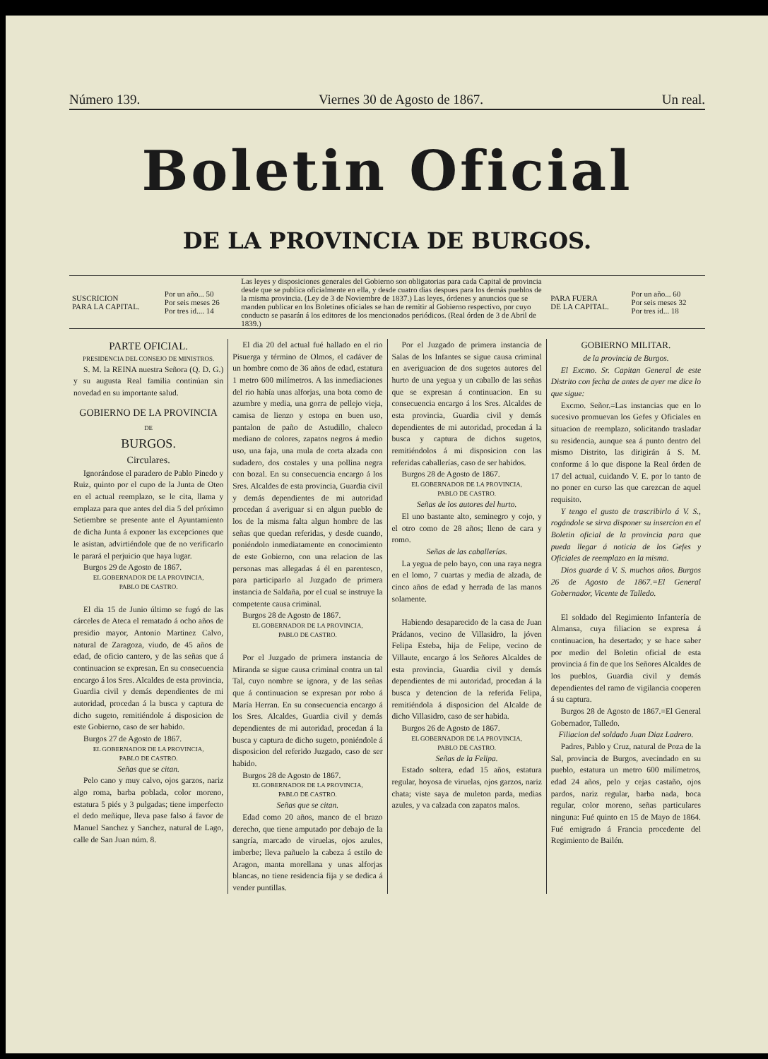Número 139. Viernes 30 de Agosto de 1867. Un real.
Boletin Oficial
DE LA PROVINCIA DE BURGOS.
| SUSCRICION PARA LA CAPITAL. | Por un año... 50 Por seis meses 26 Por tres id.... 14 | Las leyes y disposiciones generales del Gobierno son obligatorias para cada Capital de provincia desde que se publica oficialmente en ella, y desde cuatro dias despues para los demás pueblos de la misma provincia. (Ley de 3 de Noviembre de 1837.) Las leyes, órdenes y anuncios que se manden publicar en los Boletines oficiales se han de remitir al Gobierno respectivo, por cuyo conducto se pasarán á los editores de los mencionados periódicos. (Real órden de 3 de Abril de 1839.) | PARA FUERA DE LA CAPITAL. | Por un año... 60 Por seis meses 32 Por tres id... 18 |
PARTE OFICIAL.
PRESIDENCIA DEL CONSEJO DE MINISTROS.
S. M. la REINA nuestra Señora (Q. D. G.) y su augusta Real familia continúan sin novedad en su importante salud.
GOBIERNO DE LA PROVINCIA
DE
BURGOS.
Circulares.
Ignorándose el paradero de Pablo Pinedo y Ruiz, quinto por el cupo de la Junta de Oteo en el actual reemplazo, se le cita, llama y emplaza para que antes del dia 5 del próximo Setiembre se presente ante el Ayuntamiento de dicha Junta á exponer las excepciones que le asistan, advirtiéndole que de no verificarlo le parará el perjuicio que haya lugar.
Burgos 29 de Agosto de 1867.
EL GOBERNADOR DE LA PROVINCIA,
PABLO DE CASTRO.
El dia 15 de Junio último se fugó de las cárceles de Ateca el rematado á ocho años de presidio mayor, Antonio Martinez Calvo, natural de Zaragoza, viudo, de 45 años de edad, de oficio cantero, y de las señas que á continuacion se expresan. En su consecuencia encargo á los Sres. Alcaldes de esta provincia, Guardia civil y demás dependientes de mi autoridad, procedan á la busca y captura de dicho sugeto, remitiéndole á disposicion de este Gobierno, caso de ser habido.
Burgos 27 de Agosto de 1867.
EL GOBERNADOR DE LA PROVINCIA,
PABLO DE CASTRO.
Señas que se citan.
Pelo cano y muy calvo, ojos garzos, nariz algo roma, barba poblada, color moreno, estatura 5 piés y 3 pulgadas; tiene imperfecto el dedo meñique, lleva pase falso á favor de Manuel Sanchez y Sanchez, natural de Lago, calle de San Juan núm. 8.
El dia 20 del actual fué hallado en el rio Pisuerga y término de Olmos, el cadáver de un hombre como de 36 años de edad, estatura 1 metro 600 milímetros. A las inmediaciones del rio había unas alforjas, una bota como de azumbre y media, una gorra de pellejo vieja, camisa de lienzo y estopa en buen uso, pantalon de paño de Astudillo, chaleco mediano de colores, zapatos negros á medio uso, una faja, una mula de corta alzada con sudadero, dos costales y una pollina negra con bozal. En su consecuencia encargo á los Sres. Alcaldes de esta provincia, Guardia civil y demás dependientes de mi autoridad procedan á averiguar si en algun pueblo de los de la misma falta algun hombre de las señas que quedan referidas, y desde cuando, poniéndolo inmediatamente en conocimiento de este Gobierno, con una relacion de las personas mas allegadas á él en parentesco, para participarlo al Juzgado de primera instancia de Saldaña, por el cual se instruye la competente causa criminal.
Burgos 28 de Agosto de 1867.
EL GOBERNADOR DE LA PROVINCIA,
PABLO DE CASTRO.
Por el Juzgado de primera instancia de Miranda se sigue causa criminal contra un tal Tal, cuyo nombre se ignora, y de las señas que á continuacion se expresan por robo á María Herran. En su consecuencia encargo á los Sres. Alcaldes, Guardia civil y demás dependientes de mi autoridad, procedan á la busca y captura de dicho sugeto, poniéndole á disposicion del referido Juzgado, caso de ser habido.
Burgos 28 de Agosto de 1867.
EL GOBERNADOR DE LA PROVINCIA,
PABLO DE CASTRO.
Señas que se citan.
Edad como 20 años, manco de el brazo derecho, que tiene amputado por debajo de la sangría, marcado de viruelas, ojos azules, imberbe; lleva pañuelo la cabeza á estilo de Aragon, manta morellana y unas alforjas blancas, no tiene residencia fija y se dedica á vender puntillas.
Por el Juzgado de primera instancia de Salas de los Infantes se sigue causa criminal en averiguacion de dos sugetos autores del hurto de una yegua y un caballo de las señas que se expresan á continuacion. En su consecuencia encargo á los Sres. Alcaldes de esta provincia, Guardia civil y demás dependientes de mi autoridad, procedan á la busca y captura de dichos sugetos, remitiéndolos á mi disposicion con las referidas caballerías, caso de ser habidos.
Burgos 28 de Agosto de 1867.
EL GOBERNADOR DE LA PROVINCIA,
PABLO DE CASTRO.
Señas de los autores del hurto.
El uno bastante alto, seminegro y cojo, y el otro como de 28 años; lleno de cara y romo.
Señas de las caballerías.
La yegua de pelo bayo, con una raya negra en el lomo, 7 cuartas y media de alzada, de cinco años de edad y herrada de las manos solamente.
Habiendo desaparecido de la casa de Juan Prádanos, vecino de Villasidro, la jóven Felipa Esteba, hija de Felipe, vecino de Villaute, encargo á los Señores Alcaldes de esta provincia, Guardia civil y demás dependientes de mi autoridad, procedan á la busca y detencion de la referida Felipa, remitiéndola á disposicion del Alcalde de dicho Villasidro, caso de ser habida.
Burgos 26 de Agosto de 1867.
EL GOBERNADOR DE LA PROVINCIA,
PABLO DE CASTRO.
Señas de la Felipa.
Estado soltera, edad 15 años, estatura regular, hoyosa de viruelas, ojos garzos, nariz chata; viste saya de muleton parda, medias azules, y va calzada con zapatos malos.
GOBIERNO MILITAR.
de la provincia de Burgos.
El Excmo. Sr. Capitan General de este Distrito con fecha de antes de ayer me dice lo que sigue:
Excmo. Señor.=Las instancias que en lo sucesivo promuevan los Gefes y Oficiales en situacion de reemplazo, solicitando trasladar su residencia, aunque sea á punto dentro del mismo Distrito, las dirigirán á S. M. conforme á lo que dispone la Real órden de 17 del actual, cuidando V. E. por lo tanto de no poner en curso las que carezcan de aquel requisito.
Y tengo el gusto de trascribirlo á V. S., rogándole se sirva disponer su insercion en el Boletin oficial de la provincia para que pueda llegar á noticia de los Gefes y Oficiales de reemplazo en la misma.
Dios guarde á V. S. muchos años. Burgos 26 de Agosto de 1867.=El General Gobernador, Vicente de Talledo.
El soldado del Regimiento Infantería de Almansa, cuya filiacion se expresa á continuacion, ha desertado; y se hace saber por medio del Boletin oficial de esta provincia á fin de que los Señores Alcaldes de los pueblos, Guardia civil y demás dependientes del ramo de vigilancia cooperen á su captura.
Burgos 28 de Agosto de 1867.=El General Gobernador, Talledo.
Filiacion del soldado Juan Diaz Ladrero.
Padres, Pablo y Cruz, natural de Poza de la Sal, provincia de Burgos, avecindado en su pueblo, estatura un metro 600 milímetros, edad 24 años, pelo y cejas castaño, ojos pardos, nariz regular, barba nada, boca regular, color moreno, señas particulares ninguna: Fué quinto en 15 de Mayo de 1864. Fué emigrado á Francia procedente del Regimiento de Bailén.